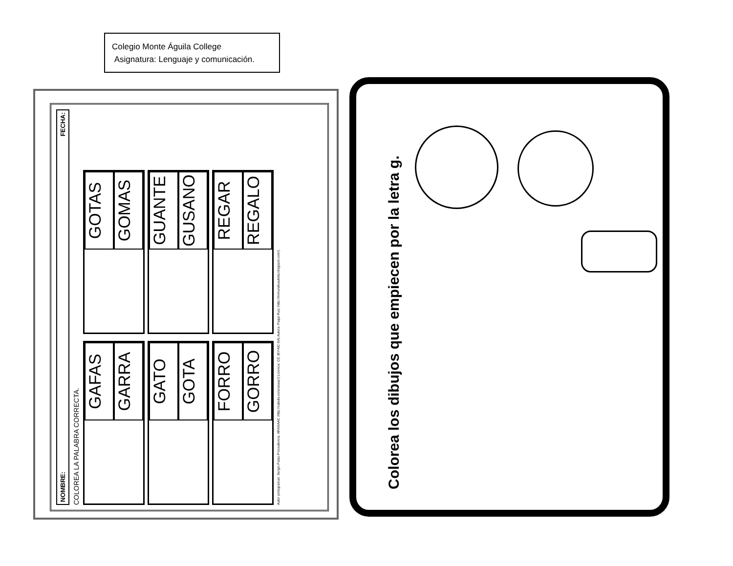Colegio Monte Águila College
Asignatura: Lenguaje y comunicación.
NOMBRE: FECHA:
COLOREA LA PALABRA CORRECTA.
GAFAS
GARRA
GOTAS
GOMAS
GATO
GOTA
GUANTE
GUSANO
FORRO
GORRO
REGAR
REGALO
Autor pictogramas: Sergio Palao Procedencia: ARASAAC (http://catedu.es/arasaac/) Licencia: CC (BY-NC-SA) Autora: Paqui Ruiz (http://mimundoautista.blogspot.com/).
Colorea los dibujos que empiecen por la letra g.